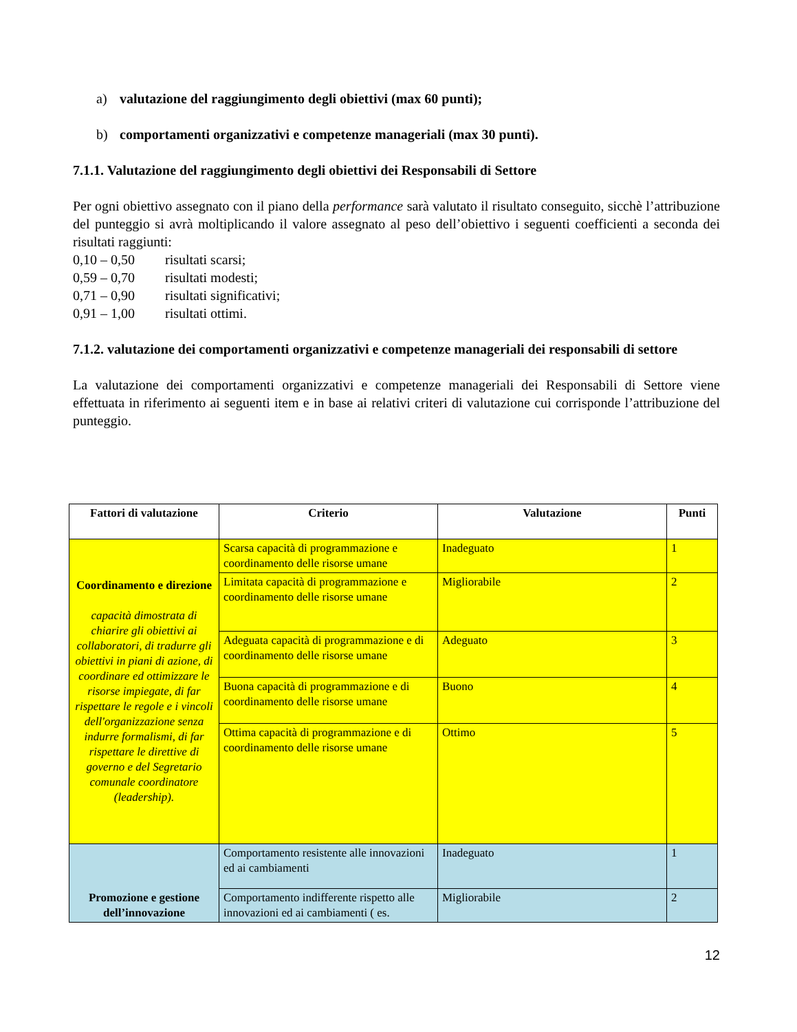a) valutazione del raggiungimento degli obiettivi (max 60 punti);
b) comportamenti organizzativi e competenze manageriali (max 30 punti).
7.1.1. Valutazione del raggiungimento degli obiettivi dei Responsabili di Settore
Per ogni obiettivo assegnato con il piano della performance sarà valutato il risultato conseguito, sicchè l’attribuzione del punteggio si avrà moltiplicando il valore assegnato al peso dell’obiettivo i seguenti coefficienti a seconda dei risultati raggiunti:
0,10 – 0,50 risultati scarsi;
0,59 – 0,70 risultati modesti;
0,71 – 0,90 risultati significativi;
0,91 – 1,00 risultati ottimi.
7.1.2. valutazione dei comportamenti organizzativi e competenze manageriali dei responsabili di settore
La valutazione dei comportamenti organizzativi e competenze manageriali dei Responsabili di Settore viene effettuata in riferimento ai seguenti item e in base ai relativi criteri di valutazione cui corrisponde l’attribuzione del punteggio.
| Fattori di valutazione | Criterio | Valutazione | Punti |
| --- | --- | --- | --- |
| Coordinamento e direzione capacità dimostrata di chiarire gli obiettivi ai collaboratori, di tradurre gli obiettivi in piani di azione, di coordinare ed ottimizzare le risorse impiegate, di far rispettare le regole e i vincoli dell'organizzazione senza indurre formalismi, di far rispettare le direttive di governo e del Segretario comunale coordinatore (leadership). | Scarsa capacità di programmazione e coordinamento delle risorse umane | Inadeguato | 1 |
| | Limitata capacità di programmazione e coordinamento delle risorse umane | Migliorabile | 2 |
| | Adeguata capacità di programmazione e di coordinamento delle risorse umane | Adeguato | 3 |
| | Buona capacità di programmazione e di coordinamento delle risorse umane | Buono | 4 |
| | Ottima capacità di programmazione e di coordinamento delle risorse umane | Ottimo | 5 |
| Promozione e gestione dell’innovazione | Comportamento resistente alle innovazioni ed ai cambiamenti | Inadeguato | 1 |
| | Comportamento indifferente rispetto alle innovazioni ed ai cambiamenti ( es. | Migliorabile | 2 |
12